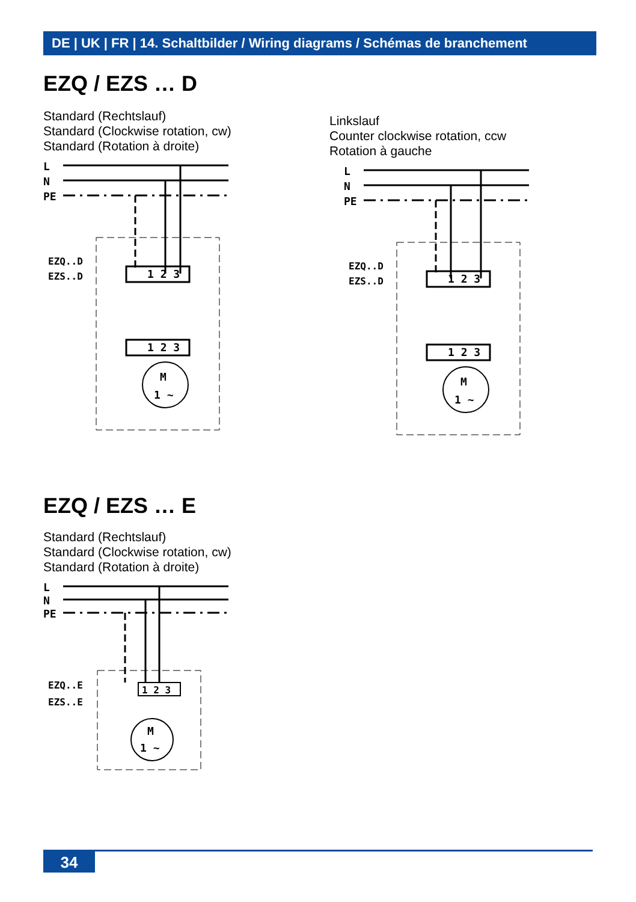DE | UK | FR | 14. Schaltbilder / Wiring diagrams / Schémas de branchement
EZQ / EZS … D
Standard (Rechtslauf)
Standard (Clockwise rotation, cw)
Standard (Rotation à droite)
Linkslauf
Counter clockwise rotation, ccw
Rotation à gauche
L
N
PE
EZQ..D
EZS..D
1 2 3
1 2 3
M
1 ~
L
N
PE
EZQ..D
EZS..D
1 2 3
1 2 3
M
1 ~
EZQ / EZS … E
Standard (Rechtslauf)
Standard (Clockwise rotation, cw)
Standard (Rotation à droite)
L
N
PE
EZQ..E
EZS..E
1 2 3
M
1 ~
34